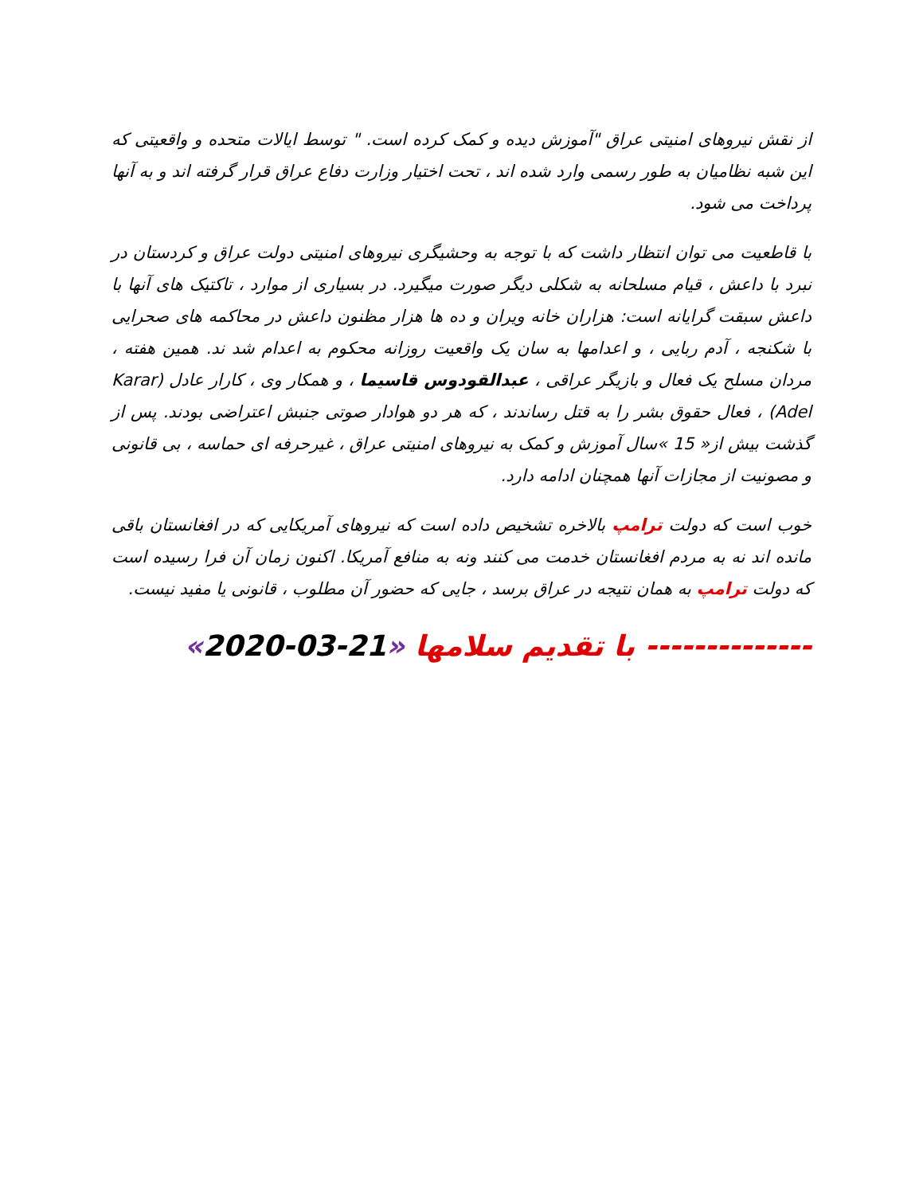از نقش نیروهای امنیتی عراق "آموزش دیده و کمک کرده است. " توسط ایالات متحده و واقعیتی که این شبه نظامیان به طور رسمی وارد شده اند ، تحت اختیار وزارت دفاع عراق قرار گرفته اند و به آنها پرداخت می شود.
با قاطعیت می توان انتظار داشت که با توجه به وحشیگری نیروهای امنیتی دولت عراق و کردستان در نبرد با داعش ، قیام مسلحانه به شکلی دیگر صورت میگیرد. در بسیاری از موارد ، تاکتیک های آنها با داعش سبقت گرایانه است: هزاران خانه ویران و ده ها هزار مظنون داعش در محاکمه های صحرایی با شکنجه ، آدم ربایی ، و اعدامها به سان یک واقعیت روزانه محکوم به اعدام شد ند. همین هفته ، مردان مسلح یک فعال و بازیگر عراقی ، عبدالقودوس قاسیما ، و همکار وی ، کارار عادل (Karar Adel) ، فعال حقوق بشر را به قتل رساندند ، که هر دو هوادار صوتی جنبش اعتراضی بودند. پس از گذشت بیش از« 15 »سال آموزش و کمک به نیروهای امنیتی عراق ، غیرحرفه ای حماسه ، بی قانونی و مصونیت از مجازات آنها همچنان ادامه دارد.
خوب است که دولت ترامپ بالاخره تشخیص داده است که نیروهای آمریکایی که در افغانستان باقی مانده اند نه به مردم افغانستان خدمت می کنند ونه به منافع آمریکا. اکنون زمان آن فرا رسیده است که دولت ترامپ به همان نتیجه در عراق برسد ، جایی که حضور آن مطلوب ، قانونی یا مفید نیست.
-------------- با تقدیم سلامها «21-03-2020»